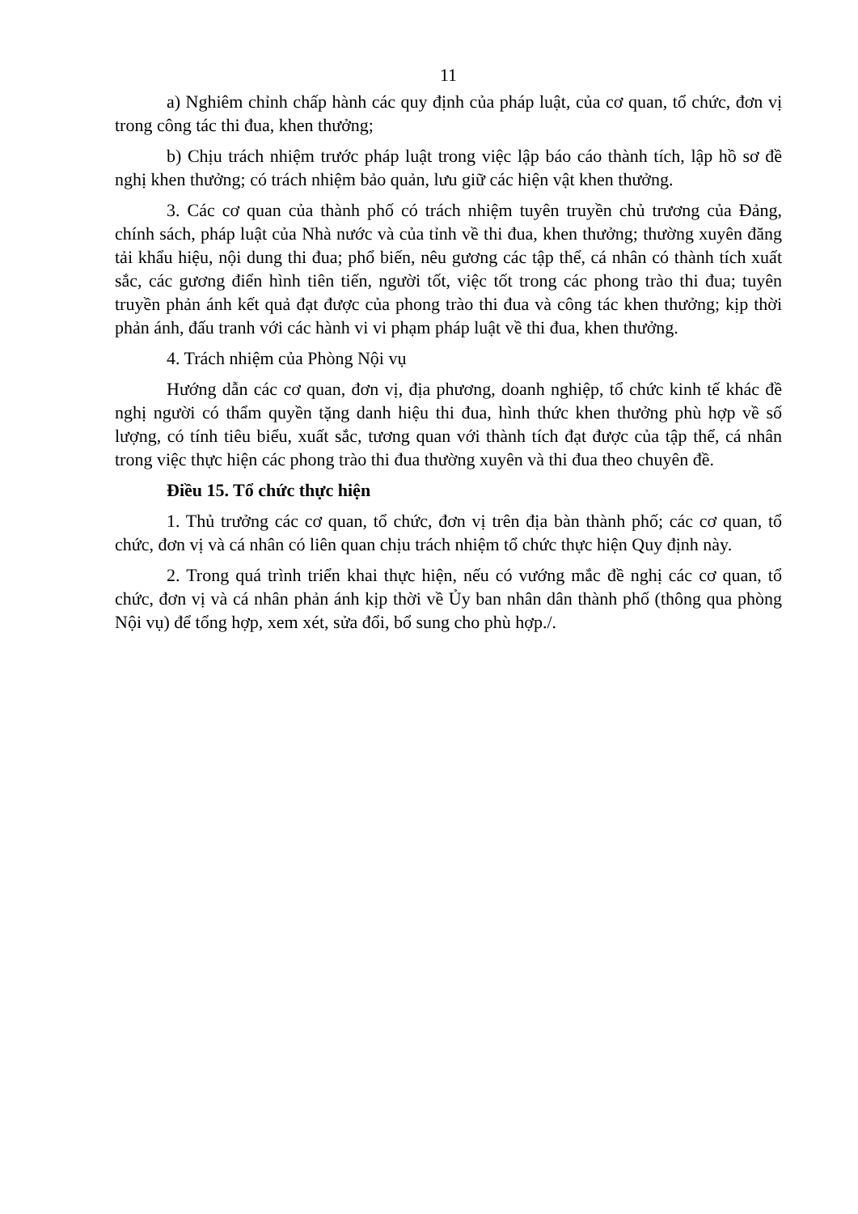11
a) Nghiêm chỉnh chấp hành các quy định của pháp luật, của cơ quan, tổ chức, đơn vị trong công tác thi đua, khen thưởng;
b) Chịu trách nhiệm trước pháp luật trong việc lập báo cáo thành tích, lập hồ sơ đề nghị khen thưởng; có trách nhiệm bảo quản, lưu giữ các hiện vật khen thưởng.
3. Các cơ quan của thành phố có trách nhiệm tuyên truyền chủ trương của Đảng, chính sách, pháp luật của Nhà nước và của tỉnh về thi đua, khen thưởng; thường xuyên đăng tải khẩu hiệu, nội dung thi đua; phổ biến, nêu gương các tập thể, cá nhân có thành tích xuất sắc, các gương điển hình tiên tiến, người tốt, việc tốt trong các phong trào thi đua; tuyên truyền phản ánh kết quả đạt được của phong trào thi đua và công tác khen thưởng; kịp thời phản ánh, đấu tranh với các hành vi vi phạm pháp luật về thi đua, khen thưởng.
4. Trách nhiệm của Phòng Nội vụ
Hướng dẫn các cơ quan, đơn vị, địa phương, doanh nghiệp, tổ chức kinh tế khác đề nghị người có thẩm quyền tặng danh hiệu thi đua, hình thức khen thưởng phù hợp về số lượng, có tính tiêu biểu, xuất sắc, tương quan với thành tích đạt được của tập thể, cá nhân trong việc thực hiện các phong trào thi đua thường xuyên và thi đua theo chuyên đề.
Điều 15. Tổ chức thực hiện
1. Thủ trưởng các cơ quan, tổ chức, đơn vị trên địa bàn thành phố; các cơ quan, tổ chức, đơn vị và cá nhân có liên quan chịu trách nhiệm tổ chức thực hiện Quy định này.
2. Trong quá trình triển khai thực hiện, nếu có vướng mắc đề nghị các cơ quan, tổ chức, đơn vị và cá nhân phản ánh kịp thời về Ủy ban nhân dân thành phố (thông qua phòng Nội vụ) để tổng hợp, xem xét, sửa đổi, bổ sung cho phù hợp./.